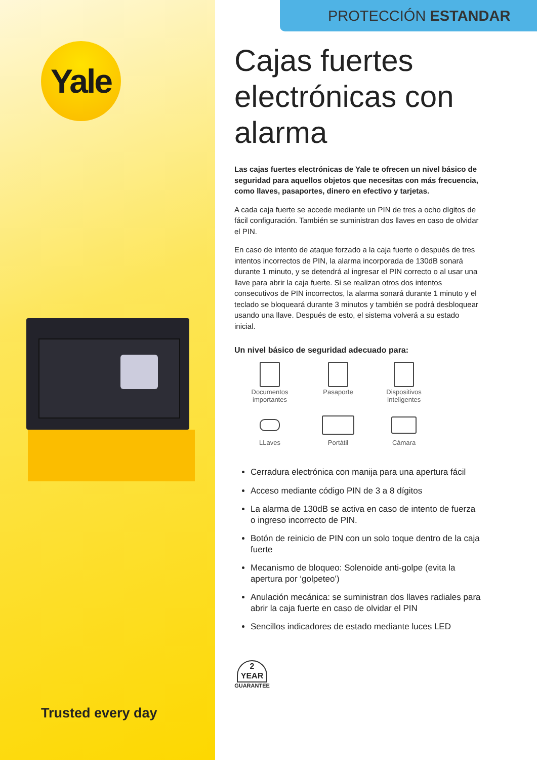Yale
Trusted every day
PROTECCIÓN ESTANDAR
Cajas fuertes electrónicas con alarma
Las cajas fuertes electrónicas de Yale te ofrecen un nivel básico de seguridad para aquellos objetos que necesitas con más frecuencia, como llaves, pasaportes, dinero en efectivo y tarjetas.
A cada caja fuerte se accede mediante un PIN de tres a ocho dígitos de fácil configuración. También se suministran dos llaves en caso de olvidar el PIN.
En caso de intento de ataque forzado a la caja fuerte o después de tres intentos incorrectos de PIN, la alarma incorporada de 130dB sonará durante 1 minuto, y se detendrá al ingresar el PIN correcto o al usar una llave para abrir la caja fuerte. Si se realizan otros dos intentos consecutivos de PIN incorrectos, la alarma sonará durante 1 minuto y el teclado se bloqueará durante 3 minutos y también se podrá desbloquear usando una llave. Después de esto, el sistema volverá a su estado inicial.
Un nivel básico de seguridad adecuado para:
Documentos
importantes
Pasaporte
Dispositivos
Inteligentes
LLaves
Portátil
Cámara
Cerradura electrónica con manija para una apertura fácil
Acceso mediante código PIN de 3 a 8 dígitos
La alarma de 130dB se activa en caso de intento de fuerza o ingreso incorrecto de PIN.
Botón de reinicio de PIN con un solo toque dentro de la caja fuerte
Mecanismo de bloqueo: Solenoide anti-golpe (evita la apertura por ‘golpeteo’)
Anulación mecánica: se suministran dos llaves radiales para abrir la caja fuerte en caso de olvidar el PIN
Sencillos indicadores de estado mediante luces LED
2
YEAR
GUARANTEE